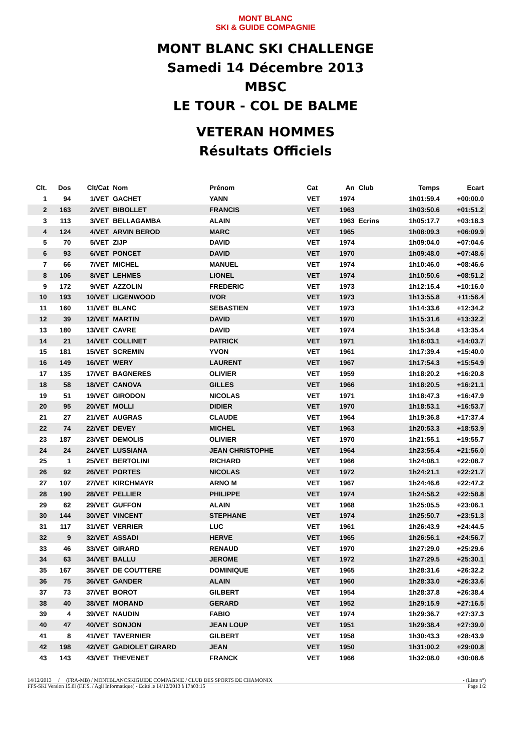MONT BLANC
SKI & GUIDE COMPAGNIE
MONT BLANC SKI CHALLENGE
Samedi 14 Décembre 2013
MBSC
LE TOUR - COL DE BALME
VETERAN HOMMES
Résultats Officiels
| Clt. | Dos | Clt/Cat | Nom | Prénom | Cat | An | Club | Temps | Ecart |
| --- | --- | --- | --- | --- | --- | --- | --- | --- | --- |
| 1 | 94 | 1/VET | GACHET | YANN | VET | 1974 | | 1h01:59.4 | +00:00.0 |
| 2 | 163 | 2/VET | BIBOLLET | FRANCIS | VET | 1963 | | 1h03:50.6 | +01:51.2 |
| 3 | 113 | 3/VET | BELLAGAMBA | ALAIN | VET | 1963 | Ecrins | 1h05:17.7 | +03:18.3 |
| 4 | 124 | 4/VET | ARVIN BEROD | MARC | VET | 1965 | | 1h08:09.3 | +06:09.9 |
| 5 | 70 | 5/VET | ZIJP | DAVID | VET | 1974 | | 1h09:04.0 | +07:04.6 |
| 6 | 93 | 6/VET | PONCET | DAVID | VET | 1970 | | 1h09:48.0 | +07:48.6 |
| 7 | 66 | 7/VET | MICHEL | MANUEL | VET | 1974 | | 1h10:46.0 | +08:46.6 |
| 8 | 106 | 8/VET | LEHMES | LIONEL | VET | 1974 | | 1h10:50.6 | +08:51.2 |
| 9 | 172 | 9/VET | AZZOLIN | FREDERIC | VET | 1973 | | 1h12:15.4 | +10:16.0 |
| 10 | 193 | 10/VET | LIGENWOOD | IVOR | VET | 1973 | | 1h13:55.8 | +11:56.4 |
| 11 | 160 | 11/VET | BLANC | SEBASTIEN | VET | 1973 | | 1h14:33.6 | +12:34.2 |
| 12 | 39 | 12/VET | MARTIN | DAVID | VET | 1970 | | 1h15:31.6 | +13:32.2 |
| 13 | 180 | 13/VET | CAVRE | DAVID | VET | 1974 | | 1h15:34.8 | +13:35.4 |
| 14 | 21 | 14/VET | COLLINET | PATRICK | VET | 1971 | | 1h16:03.1 | +14:03.7 |
| 15 | 181 | 15/VET | SCREMIN | YVON | VET | 1961 | | 1h17:39.4 | +15:40.0 |
| 16 | 149 | 16/VET | WERY | LAURENT | VET | 1967 | | 1h17:54.3 | +15:54.9 |
| 17 | 135 | 17/VET | BAGNERES | OLIVIER | VET | 1959 | | 1h18:20.2 | +16:20.8 |
| 18 | 58 | 18/VET | CANOVA | GILLES | VET | 1966 | | 1h18:20.5 | +16:21.1 |
| 19 | 51 | 19/VET | GIRODON | NICOLAS | VET | 1971 | | 1h18:47.3 | +16:47.9 |
| 20 | 95 | 20/VET | MOLLI | DIDIER | VET | 1970 | | 1h18:53.1 | +16:53.7 |
| 21 | 27 | 21/VET | AUGRAS | CLAUDE | VET | 1964 | | 1h19:36.8 | +17:37.4 |
| 22 | 74 | 22/VET | DEVEY | MICHEL | VET | 1963 | | 1h20:53.3 | +18:53.9 |
| 23 | 187 | 23/VET | DEMOLIS | OLIVIER | VET | 1970 | | 1h21:55.1 | +19:55.7 |
| 24 | 24 | 24/VET | LUSSIANA | JEAN CHRISTOPHE | VET | 1964 | | 1h23:55.4 | +21:56.0 |
| 25 | 1 | 25/VET | BERTOLINI | RICHARD | VET | 1966 | | 1h24:08.1 | +22:08.7 |
| 26 | 92 | 26/VET | PORTES | NICOLAS | VET | 1972 | | 1h24:21.1 | +22:21.7 |
| 27 | 107 | 27/VET | KIRCHMAYR | ARNO M | VET | 1967 | | 1h24:46.6 | +22:47.2 |
| 28 | 190 | 28/VET | PELLIER | PHILIPPE | VET | 1974 | | 1h24:58.2 | +22:58.8 |
| 29 | 62 | 29/VET | GUFFON | ALAIN | VET | 1968 | | 1h25:05.5 | +23:06.1 |
| 30 | 144 | 30/VET | VINCENT | STEPHANE | VET | 1974 | | 1h25:50.7 | +23:51.3 |
| 31 | 117 | 31/VET | VERRIER | LUC | VET | 1961 | | 1h26:43.9 | +24:44.5 |
| 32 | 9 | 32/VET | ASSADI | HERVE | VET | 1965 | | 1h26:56.1 | +24:56.7 |
| 33 | 46 | 33/VET | GIRARD | RENAUD | VET | 1970 | | 1h27:29.0 | +25:29.6 |
| 34 | 63 | 34/VET | BALLU | JEROME | VET | 1972 | | 1h27:29.5 | +25:30.1 |
| 35 | 167 | 35/VET | DE COUTTERE | DOMINIQUE | VET | 1965 | | 1h28:31.6 | +26:32.2 |
| 36 | 75 | 36/VET | GANDER | ALAIN | VET | 1960 | | 1h28:33.0 | +26:33.6 |
| 37 | 73 | 37/VET | BOROT | GILBERT | VET | 1954 | | 1h28:37.8 | +26:38.4 |
| 38 | 40 | 38/VET | MORAND | GERARD | VET | 1952 | | 1h29:15.9 | +27:16.5 |
| 39 | 4 | 39/VET | NAUDIN | FABIO | VET | 1974 | | 1h29:36.7 | +27:37.3 |
| 40 | 47 | 40/VET | SONJON | JEAN LOUP | VET | 1951 | | 1h29:38.4 | +27:39.0 |
| 41 | 8 | 41/VET | TAVERNIER | GILBERT | VET | 1958 | | 1h30:43.3 | +28:43.9 |
| 42 | 198 | 42/VET | GADIOLET GIRARD | JEAN | VET | 1950 | | 1h31:00.2 | +29:00.8 |
| 43 | 143 | 43/VET | THEVENET | FRANCK | VET | 1966 | | 1h32:08.0 | +30:08.6 |
14/12/2013 / (FRA-MB) / MONTBLANCSKIGUIDE COMPAGNIE / CLUB DES SPORTS DE CHAMONIX - (Liste n°)
FFS-SKI Version 15.0l (F.F.S. / Agil Informatique) - Edité le 14/12/2013 à 17h03:15 Page 1/2